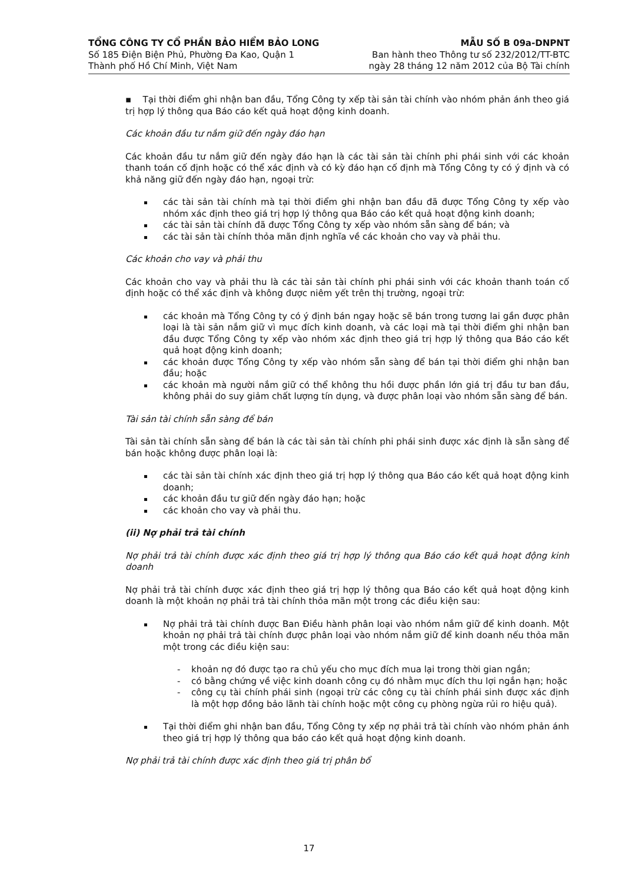TỔNG CÔNG TY CỔ PHẦN BẢO HIỂM BẢO LONG
Số 185 Điện Biện Phủ, Phường Đa Kao, Quận 1
Thành phố Hồ Chí Minh, Việt Nam
MẪU SỐ B 09a-DNPNT
Ban hành theo Thông tư số 232/2012/TT-BTC
ngày 28 tháng 12 năm 2012 của Bộ Tài chính
▪ Tại thời điểm ghi nhận ban đầu, Tổng Công ty xếp tài sản tài chính vào nhóm phản ánh theo giá trị hợp lý thông qua Báo cáo kết quả hoạt động kinh doanh.
Các khoản đầu tư nắm giữ đến ngày đáo hạn
Các khoản đầu tư nắm giữ đến ngày đáo hạn là các tài sản tài chính phi phái sinh với các khoản thanh toán cố định hoặc có thể xác định và có kỳ đáo hạn cố định mà Tổng Công ty có ý định và có khả năng giữ đến ngày đáo hạn, ngoại trừ:
các tài sản tài chính mà tại thời điểm ghi nhận ban đầu đã được Tổng Công ty xếp vào nhóm xác định theo giá trị hợp lý thông qua Báo cáo kết quả hoạt động kinh doanh;
các tài sản tài chính đã được Tổng Công ty xếp vào nhóm sẵn sàng để bán; và
các tài sản tài chính thỏa mãn định nghĩa về các khoản cho vay và phải thu.
Các khoản cho vay và phải thu
Các khoản cho vay và phải thu là các tài sản tài chính phi phái sinh với các khoản thanh toán cố định hoặc có thể xác định và không được niêm yết trên thị trường, ngoại trừ:
các khoản mà Tổng Công ty có ý định bán ngay hoặc sẽ bán trong tương lai gần được phân loại là tài sản nắm giữ vì mục đích kinh doanh, và các loại mà tại thời điểm ghi nhận ban đầu được Tổng Công ty xếp vào nhóm xác định theo giá trị hợp lý thông qua Báo cáo kết quả hoạt động kinh doanh;
các khoản được Tổng Công ty xếp vào nhóm sẵn sàng để bán tại thời điểm ghi nhận ban đầu; hoặc
các khoản mà người nắm giữ có thể không thu hồi được phần lớn giá trị đầu tư ban đầu, không phải do suy giảm chất lượng tín dụng, và được phân loại vào nhóm sẵn sàng để bán.
Tài sản tài chính sẵn sàng để bán
Tài sản tài chính sẵn sàng để bán là các tài sản tài chính phi phái sinh được xác định là sẵn sàng để bán hoặc không được phân loại là:
các tài sản tài chính xác định theo giá trị hợp lý thông qua Báo cáo kết quả hoạt động kinh doanh;
các khoản đầu tư giữ đến ngày đáo hạn; hoặc
các khoản cho vay và phải thu.
(ii) Nợ phải trả tài chính
Nợ phải trả tài chính được xác định theo giá trị hợp lý thông qua Báo cáo kết quả hoạt động kinh doanh
Nợ phải trả tài chính được xác định theo giá trị hợp lý thông qua Báo cáo kết quả hoạt động kinh doanh là một khoản nợ phải trả tài chính thỏa mãn một trong các điều kiện sau:
Nợ phải trả tài chính được Ban Điều hành phân loại vào nhóm nắm giữ để kinh doanh. Một khoản nợ phải trả tài chính được phân loại vào nhóm nắm giữ để kinh doanh nếu thỏa mãn một trong các điều kiện sau:
- khoản nợ đó được tạo ra chủ yếu cho mục đích mua lại trong thời gian ngắn;
- có bằng chứng về việc kinh doanh công cụ đó nhằm mục đích thu lợi ngắn hạn; hoặc
- công cụ tài chính phái sinh (ngoại trừ các công cụ tài chính phái sinh được xác định là một hợp đồng bảo lãnh tài chính hoặc một công cụ phòng ngừa rủi ro hiệu quả).
Tại thời điểm ghi nhận ban đầu, Tổng Công ty xếp nợ phải trả tài chính vào nhóm phản ánh theo giá trị hợp lý thông qua báo cáo kết quả hoạt động kinh doanh.
Nợ phải trả tài chính được xác định theo giá trị phân bổ
17